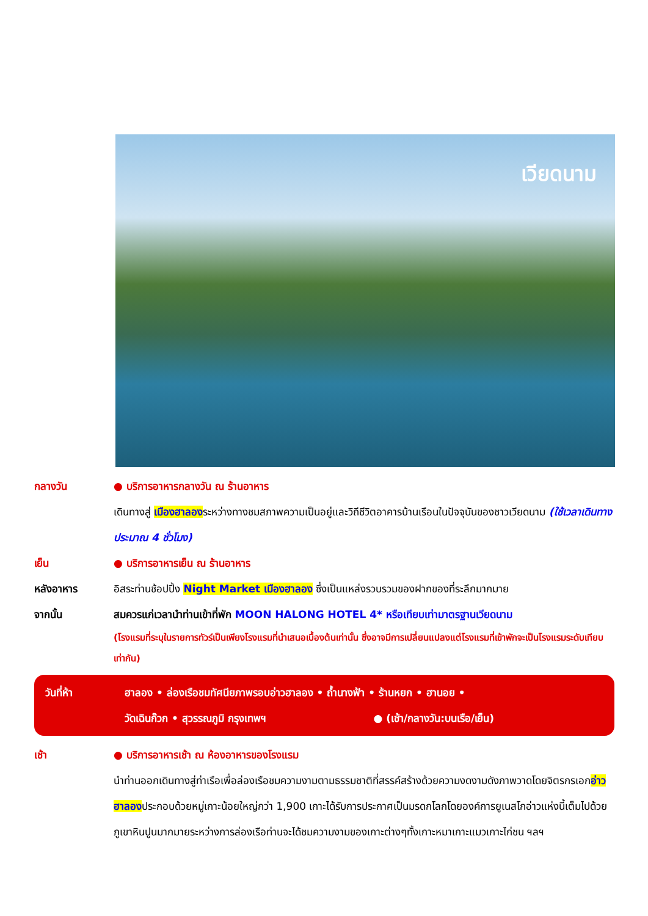เวียดนาม
กลางวัน ● บริการอาหารกลางวัน ณ ร้านอาหาร
เดินทางสู่ เมืองฮาลองระหว่างทางชมสภาพความเป็นอยู่และวิถีชีวิตอาคารบ้านเรือนในปัจจุบันของชาวเวียดนาม (ใช้เวลาเดินทางประมาณ 4 ชั่วโมง)
เย็น ● บริการอาหารเย็น ณ ร้านอาหาร
หลังอาหาร อิสระท่านช้อปปิ้ง Night Market เมืองฮาลอง ซึ่งเป็นแหล่งรวบรวมของฝากของที่ระลึกมากมาย
จากนั้น สมควรแก่เวลานำท่านเข้าที่พัก MOON HALONG HOTEL 4* หรือเทียบเท่ามาตรฐานเวียดนาม
(โรงแรมที่ระบุในรายการทัวร์เป็นเพียงโรงแรมที่นำเสนอเบื้องต้นเท่านั้น ซึ่งอาจมีการเปลี่ยนแปลงแต่โรงแรมที่เข้าพักจะเป็นโรงแรมระดับเทียบเท่ากัน)
วันที่ห้า ฮาลอง • ล่องเรือชมทัศนียภาพรอบอ่าวฮาลอง • ถ้ำนางฟ้า • ร้านหยก • ฮานอย •
วัดเฉินก๊วก • สุวรรณภูมิ กรุงเทพฯ ● (เช้า/กลางวัน:บนเรือ/เย็น)
เช้า ● บริการอาหารเช้า ณ ห้องอาหารของโรงแรม
นำท่านออกเดินทางสู่ท่าเรือเพื่อล่องเรือชมความงามตามธรรมชาติที่สรรค์สร้างด้วยความงดงามดังภาพวาดโดยจิตรกรเอกอ่าวฮาลองประกอบด้วยหมู่เกาะน้อยใหญ่กว่า 1,900 เกาะได้รับการประกาศเป็นมรดกโลกโดยองค์การยูเนสโกอ่าวแห่งนี้เต็มไปด้วยภูเขาหินปูนมากมายระหว่างการล่องเรือท่านจะได้ชมความงามของเกาะต่างๆทั้งเกาะหมาเกาะแมวเกาะไก่ชน ฯลฯ